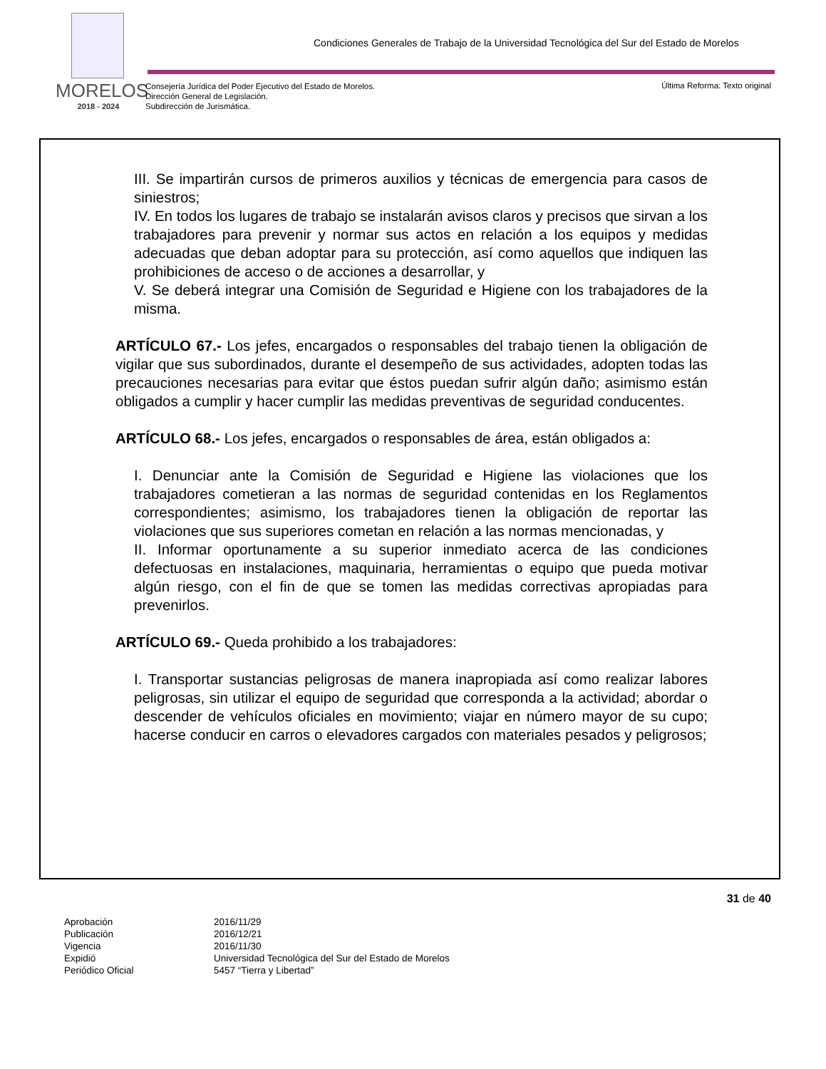Condiciones Generales de Trabajo de la Universidad Tecnológica del Sur del Estado de Morelos
MORELOS
2018 - 2024
Consejería Jurídica del Poder Ejecutivo del Estado de Morelos.
Dirección General de Legislación.
Subdirección de Jurismática.
Última Reforma: Texto original
III. Se impartirán cursos de primeros auxilios y técnicas de emergencia para casos de siniestros;
IV. En todos los lugares de trabajo se instalarán avisos claros y precisos que sirvan a los trabajadores para prevenir y normar sus actos en relación a los equipos y medidas adecuadas que deban adoptar para su protección, así como aquellos que indiquen las prohibiciones de acceso o de acciones a desarrollar, y
V. Se deberá integrar una Comisión de Seguridad e Higiene con los trabajadores de la misma.
ARTÍCULO 67.- Los jefes, encargados o responsables del trabajo tienen la obligación de vigilar que sus subordinados, durante el desempeño de sus actividades, adopten todas las precauciones necesarias para evitar que éstos puedan sufrir algún daño; asimismo están obligados a cumplir y hacer cumplir las medidas preventivas de seguridad conducentes.
ARTÍCULO 68.- Los jefes, encargados o responsables de área, están obligados a:
I. Denunciar ante la Comisión de Seguridad e Higiene las violaciones que los trabajadores cometieran a las normas de seguridad contenidas en los Reglamentos correspondientes; asimismo, los trabajadores tienen la obligación de reportar las violaciones que sus superiores cometan en relación a las normas mencionadas, y
II. Informar oportunamente a su superior inmediato acerca de las condiciones defectuosas en instalaciones, maquinaria, herramientas o equipo que pueda motivar algún riesgo, con el fin de que se tomen las medidas correctivas apropiadas para prevenirlos.
ARTÍCULO 69.- Queda prohibido a los trabajadores:
I. Transportar sustancias peligrosas de manera inapropiada así como realizar labores peligrosas, sin utilizar el equipo de seguridad que corresponda a la actividad; abordar o descender de vehículos oficiales en movimiento; viajar en número mayor de su cupo; hacerse conducir en carros o elevadores cargados con materiales pesados y peligrosos;
31 de 40
| Aprobación | 2016/11/29 |
| Publicación | 2016/12/21 |
| Vigencia | 2016/11/30 |
| Expidió | Universidad Tecnológica del Sur del Estado de Morelos |
| Periódico Oficial | 5457 “Tierra y Libertad” |